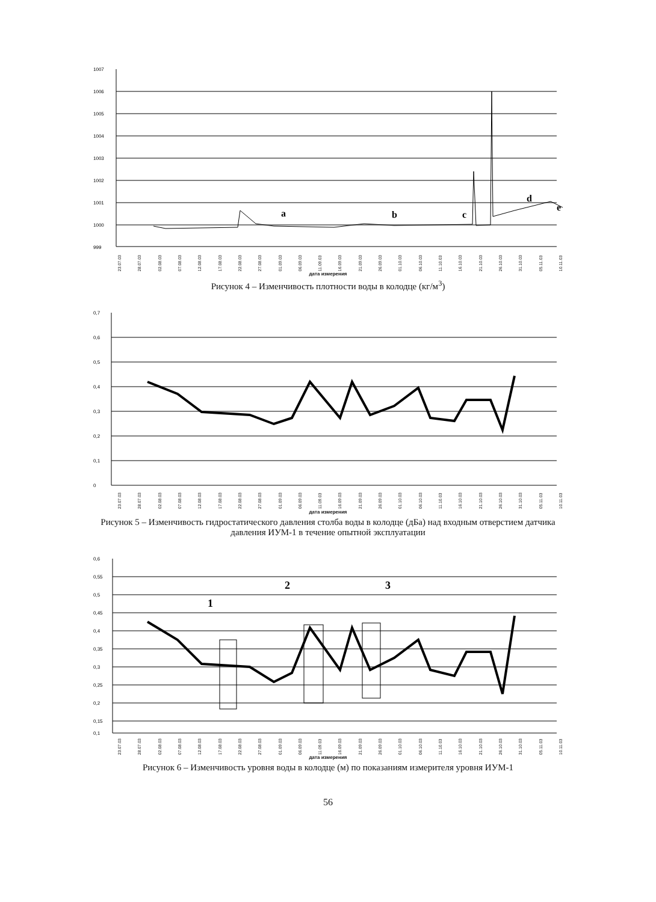1007
1006
1005
1004
1003
1002
1001
1000
999
a
b
c
d
e
23.07.03 28.07.03 02.08.03 07.08.03 12.08.03 17.08.03 22.08.03 27.08.03 01.09.03 06.09.03 11.09.03 16.09.03 21.09.03 26.09.03 01.10.03 06.10.03 11.10.03 16.10.03 21.10.03 26.10.03 31.10.03 05.11.03 10.11.03
дата измерения
Рисунок 4 – Изменчивость плотности воды в колодце (кг/м<sup>3</sup>)
0,7
0,6
0,5
0,4
0,3
0,2
0,1
0
23.07.03 28.07.03 02.08.03 07.08.03 12.08.03 17.08.03 22.08.03 27.08.03 01.09.03 06.09.03 11.09.03 16.09.03 21.09.03 26.09.03 01.10.03 06.10.03 11.10.03 16.10.03 21.10.03 26.10.03 31.10.03 05.11.03 10.11.03
дата измерения
Рисунок 5 – Изменчивость гидростатического давления столба воды в колодце (дБа) над входным отверстием датчика давления ИУМ-1 в течение опытной эксплуатации
0,6
0,55
0,5
0,45
0,4
0,35
0,3
0,25
0,2
0,15
0,1
1
2
3
23.07.03 28.07.03 02.08.03 07.08.03 12.08.03 17.08.03 22.08.03 27.08.03 01.09.03 06.09.03 11.09.03 16.09.03 21.09.03 26.09.03 01.10.03 06.10.03 11.10.03 16.10.03 21.10.03 26.10.03 31.10.03 05.11.03 10.11.03
дата измерения
Рисунок 6 – Изменчивость уровня воды в колодце (м) по показаниям измерителя уровня ИУМ-1
56